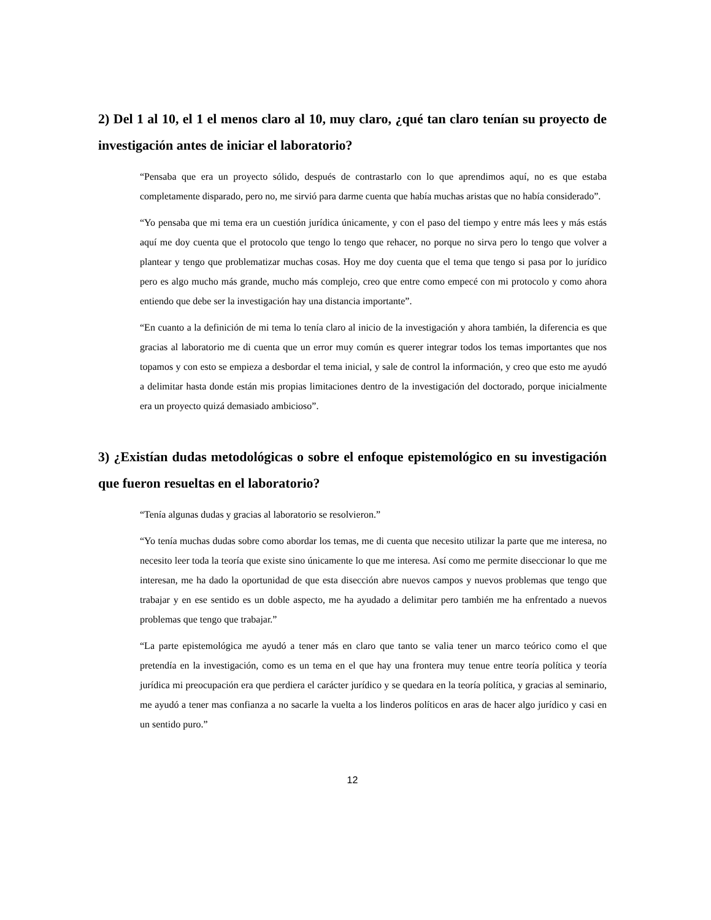2) Del 1 al 10, el 1 el menos claro al 10, muy claro, ¿qué tan claro tenían su proyecto de investigación antes de iniciar el laboratorio?
“Pensaba que era un proyecto sólido, después de contrastarlo con lo que aprendimos aquí, no es que estaba completamente disparado, pero no, me sirvió para darme cuenta que había muchas aristas que no había considerado”.
“Yo pensaba que mi tema era un cuestión jurídica únicamente, y con el paso del tiempo y entre más lees y más estás aquí me doy cuenta que el protocolo que tengo lo tengo que rehacer, no porque no sirva pero lo tengo que volver a plantear y tengo que problematizar muchas cosas. Hoy me doy cuenta que el tema que tengo si pasa por lo jurídico pero es algo mucho más grande, mucho más complejo, creo que entre como empecé con mi protocolo y como ahora entiendo que debe ser la investigación hay una distancia importante”.
“En cuanto a la definición de mi tema lo tenía claro al inicio de la investigación y ahora también, la diferencia es que gracias al laboratorio me di cuenta que un error muy común es querer integrar todos los temas importantes que nos topamos y con esto se empieza a desbordar el tema inicial, y sale de control la información, y creo que esto me ayudó a delimitar hasta donde están mis propias limitaciones dentro de la investigación del doctorado, porque inicialmente era un proyecto quizá demasiado ambicioso”.
3) ¿Existían dudas metodológicas o sobre el enfoque epistemológico en su investigación que fueron resueltas en el laboratorio?
“Tenía algunas dudas y gracias al laboratorio se resolvieron.”
“Yo tenía muchas dudas sobre como abordar los temas, me di cuenta que necesito utilizar la parte que me interesa, no necesito leer toda la teoría que existe sino únicamente lo que me interesa. Así como me permite diseccionar lo que me interesan, me ha dado la oportunidad de que esta disección abre nuevos campos y nuevos problemas que tengo que trabajar y en ese sentido es un doble aspecto, me ha ayudado a delimitar pero también me ha enfrentado a nuevos problemas que tengo que trabajar.”
“La parte epistemológica me ayudó a tener más en claro que tanto se valia tener un marco teórico como el que pretendía en la investigación, como es un tema en el que hay una frontera muy tenue entre teoría política y teoría jurídica mi preocupación era que perdiera el carácter jurídico y se quedara en la teoría política, y gracias al seminario, me ayudó a tener mas confianza a no sacarle la vuelta a los linderos políticos en aras de hacer algo jurídico y casi en un sentido puro.”
12